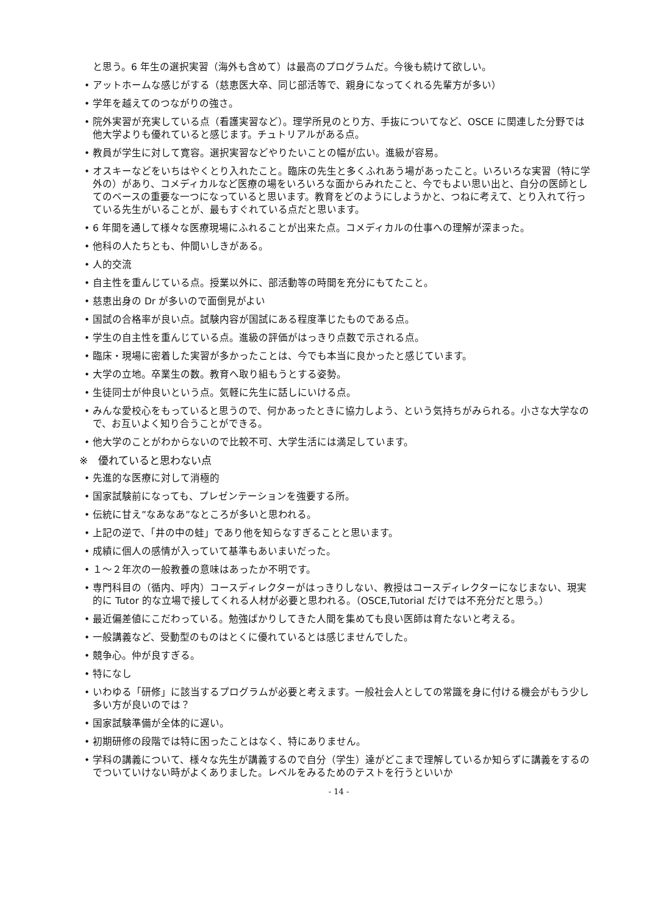と思う。6 年生の選択実習（海外も含めて）は最高のプログラムだ。今後も続けて欲しい。
• アットホームな感じがする（慈恵医大卒、同じ部活等で、親身になってくれる先輩方が多い）
• 学年を越えてのつながりの強さ。
• 院外実習が充実している点（看護実習など）。理学所見のとり方、手抜についてなど、OSCE に関連した分野では他大学よりも優れていると感じます。チュトリアルがある点。
• 教員が学生に対して寛容。選択実習などやりたいことの幅が広い。進級が容易。
• オスキーなどをいちはやくとり入れたこと。臨床の先生と多くふれあう場があったこと。いろいろな実習（特に学外の）があり、コメディカルなど医療の場をいろいろな面からみれたこと、今でもよい思い出と、自分の医師としてのベースの重要な一つになっていると思います。教育をどのようにしようかと、つねに考えて、とり入れて行っている先生がいることが、最もすぐれている点だと思います。
• 6 年間を通して様々な医療現場にふれることが出来た点。コメディカルの仕事への理解が深まった。
• 他科の人たちとも、仲間いしきがある。
• 人的交流
• 自主性を重んじている点。授業以外に、部活動等の時間を充分にもてたこと。
• 慈恵出身の Dr が多いので面倒見がよい
• 国試の合格率が良い点。試験内容が国試にある程度準じたものである点。
• 学生の自主性を重んじている点。進級の評価がはっきり点数で示される点。
• 臨床・現場に密着した実習が多かったことは、今でも本当に良かったと感じています。
• 大学の立地。卒業生の数。教育へ取り組もうとする姿勢。
• 生徒同士が仲良いという点。気軽に先生に話しにいける点。
• みんな愛校心をもっていると思うので、何かあったときに協力しよう、という気持ちがみられる。小さな大学なので、お互いよく知り合うことができる。
• 他大学のことがわからないので比較不可、大学生活には満足しています。
※　優れていると思わない点
• 先進的な医療に対して消極的
• 国家試験前になっても、プレゼンテーションを強要する所。
• 伝統に甘え”なあなあ”なところが多いと思われる。
• 上記の逆で、「井の中の蛙」であり他を知らなすぎることと思います。
• 成績に個人の感情が入っていて基準もあいまいだった。
• １～２年次の一般教養の意味はあったか不明です。
• 専門科目の（循内、呼内）コースディレクターがはっきりしない、教授はコースディレクターになじまない、現実的に Tutor 的な立場で接してくれる人材が必要と思われる。（OSCE,Tutorial だけでは不充分だと思う。）
• 最近偏差値にこだわっている。勉強ばかりしてきた人間を集めても良い医師は育たないと考える。
• 一般講義など、受動型のものはとくに優れているとは感じませんでした。
• 競争心。仲が良すぎる。
• 特になし
• いわゆる「研修」に該当するプログラムが必要と考えます。一般社会人としての常識を身に付ける機会がもう少し多い方が良いのでは？
• 国家試験準備が全体的に遅い。
• 初期研修の段階では特に困ったことはなく、特にありません。
• 学科の講義について、様々な先生が講義するので自分（学生）達がどこまで理解しているか知らずに講義をするのでついていけない時がよくありました。レベルをみるためのテストを行うといいか
- 14 -